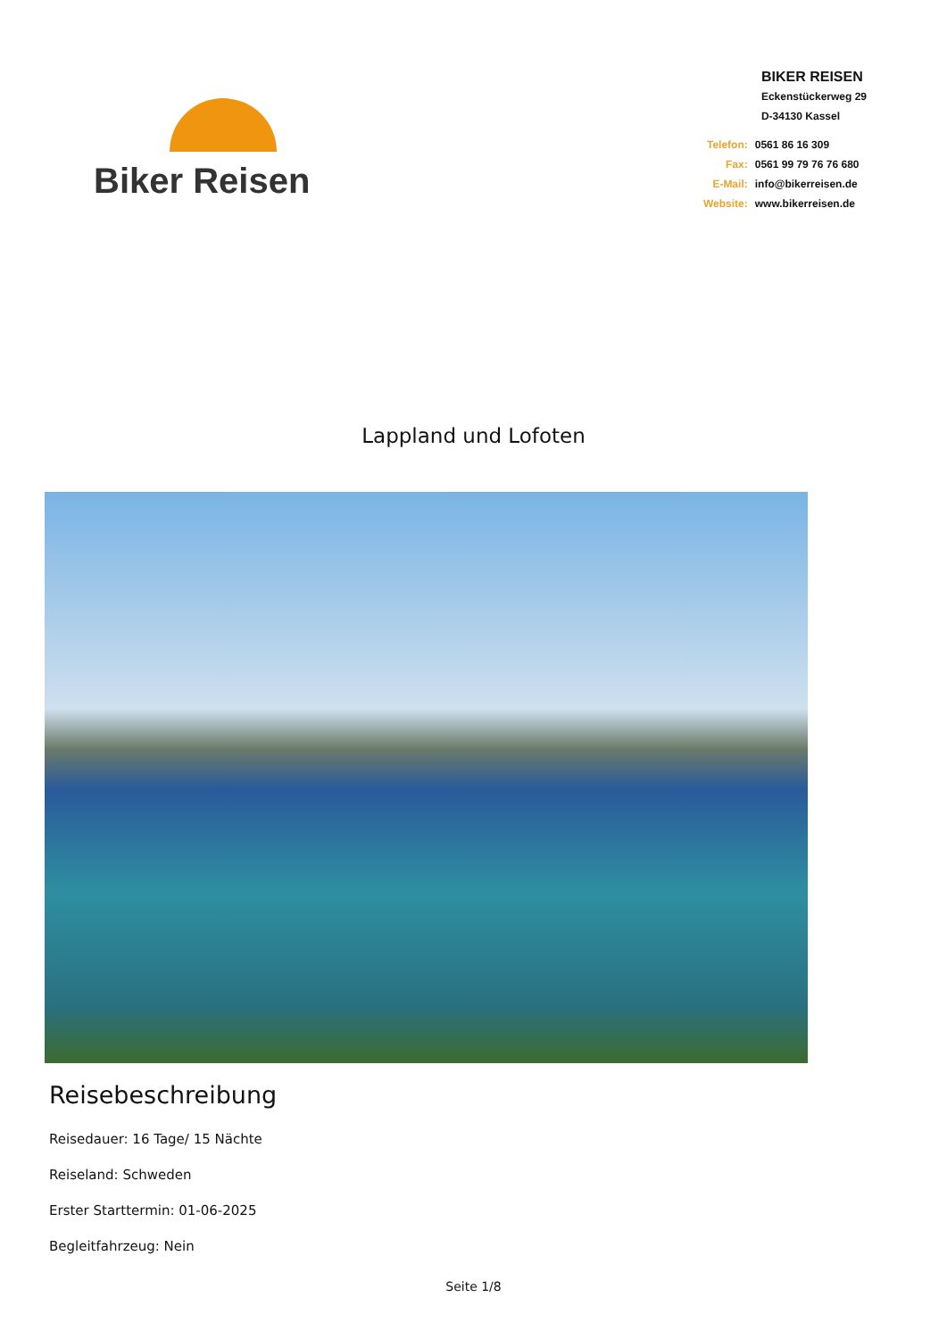Biker Reisen
BIKER REISEN
Eckenstückerweg 29
D-34130 Kassel
| Telefon: | 0561 86 16 309 |
| Fax: | 0561 99 79 76 76 680 |
| E-Mail: | info@bikerreisen.de |
| Website: | www.bikerreisen.de |
Lappland und Lofoten
Reisebeschreibung
Reisedauer: 16 Tage/ 15 Nächte
Reiseland: Schweden
Erster Starttermin: 01-06-2025
Begleitfahrzeug: Nein
Seite 1/8